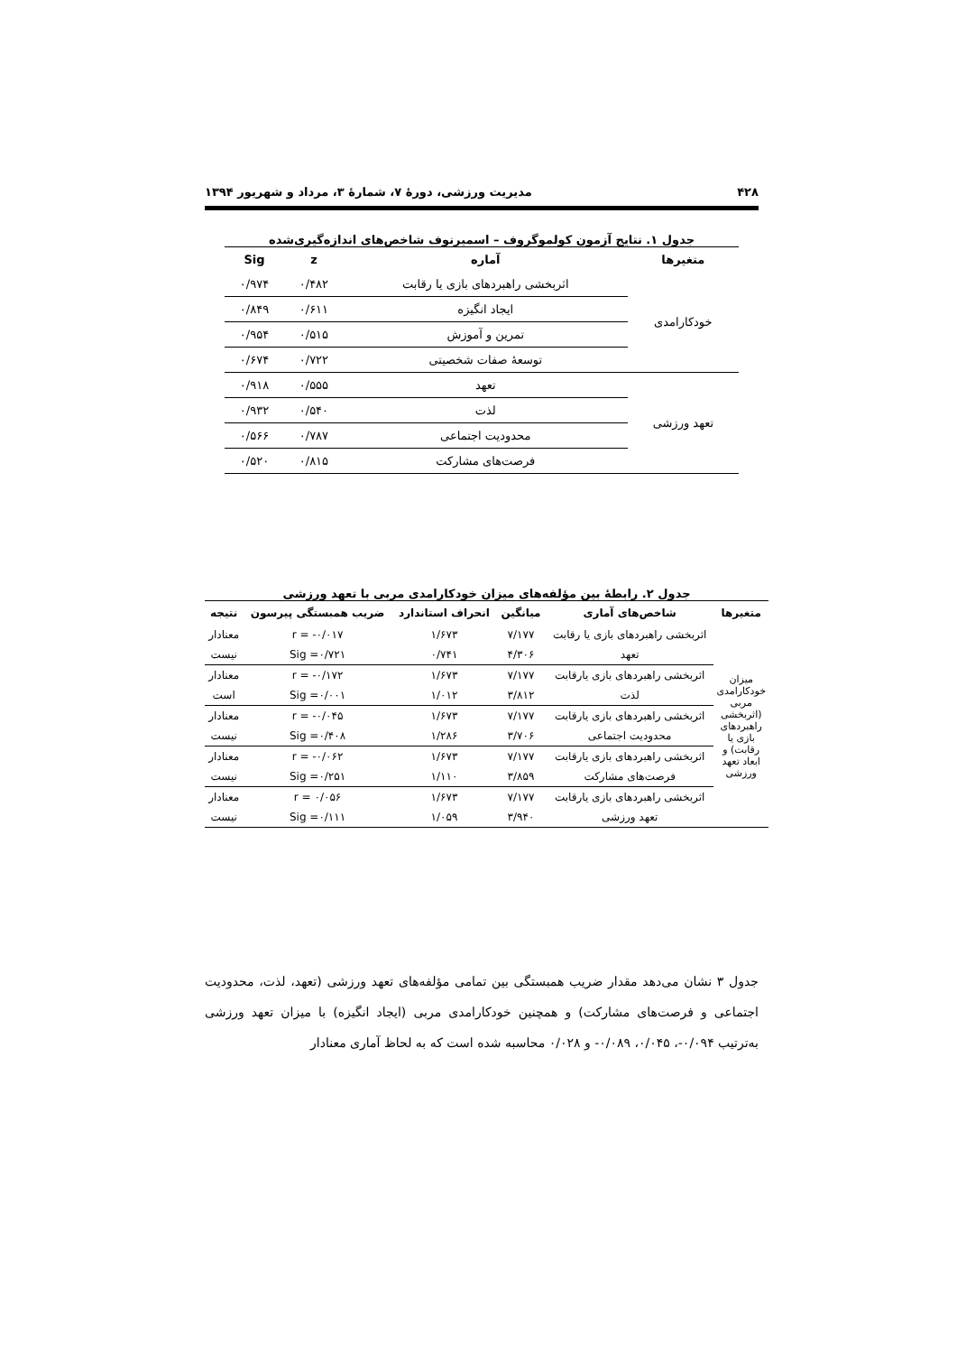۴۲۸ مدیریت ورزشی، دورهٔ ۷، شمارهٔ ۳، مرداد و شهریور ۱۳۹۴
جدول ۱. نتایج آزمون کولموگروف – اسمیرنوف شاخص‌های اندازه‌گیری‌شده
| متغیرها | آماره | z | Sig |
| --- | --- | --- | --- |
| خودکارامدی | اثربخشی راهبردهای بازی یا رقابت | ۰/۴۸۲ | ۰/۹۷۴ |
| | ایجاد انگیزه | ۰/۶۱۱ | ۰/۸۴۹ |
| | تمرین و آموزش | ۰/۵۱۵ | ۰/۹۵۴ |
| | توسعهٔ صفات شخصیتی | ۰/۷۲۲ | ۰/۶۷۴ |
| تعهد ورزشی | تعهد | ۰/۵۵۵ | ۰/۹۱۸ |
| | لذت | ۰/۵۴۰ | ۰/۹۳۲ |
| | محدودیت اجتماعی | ۰/۷۸۷ | ۰/۵۶۶ |
| | فرصت‌های مشارکت | ۰/۸۱۵ | ۰/۵۲۰ |
جدول ۲. رابطهٔ بین مؤلفه‌های میزان خودکارامدی مربی با تعهد ورزشی
| متغیرها | شاخص‌های آماری | میانگین | انحراف استاندارد | ضریب همبستگی پیرسون | نتیجه |
| --- | --- | --- | --- | --- | --- |
| میزان خودکارامدی مربی (اثربخشی راهبردهای بازی یا رقابت) و ابعاد تعهد ورزشی | اثربخشی راهبردهای بازی یا رقابت | ۷/۱۷۷ | ۱/۶۷۳ | r = -۰/۰۱۷ | معنادار |
| | تعهد | ۴/۳۰۶ | ۰/۷۴۱ | Sig =۰/۷۲۱ | نیست |
| | اثربخشی راهبردهای بازی یارقابت | ۷/۱۷۷ | ۱/۶۷۳ | r = -۰/۱۷۲ | معنادار |
| | لذت | ۳/۸۱۲ | ۱/۰۱۲ | Sig =۰/۰۰۱ | است |
| | اثربخشی راهبردهای بازی یارقابت | ۷/۱۷۷ | ۱/۶۷۳ | r = -۰/۰۴۵ | معنادار |
| | محدودیت اجتماعی | ۳/۷۰۶ | ۱/۲۸۶ | Sig =۰/۴۰۸ | نیست |
| | اثربخشی راهبردهای بازی یارقابت | ۷/۱۷۷ | ۱/۶۷۳ | r = -۰/۰۶۲ | معنادار |
| | فرصت‌های مشارکت | ۳/۸۵۹ | ۱/۱۱۰ | Sig =۰/۲۵۱ | نیست |
| | اثربخشی راهبردهای بازی یارقابت | ۷/۱۷۷ | ۱/۶۷۳ | r = ۰/۰۵۶ | معنادار |
| | تعهد ورزشی | ۳/۹۴۰ | ۱/۰۵۹ | Sig =۰/۱۱۱ | نیست |
جدول ۳ نشان می‌دهد مقدار ضریب همبستگی بین تمامی مؤلفه‌های تعهد ورزشی (تعهد، لذت، محدودیت اجتماعی و فرصت‌های مشارکت) و همچنین خودکارامدی مربی (ایجاد انگیزه) با میزان تعهد ورزشی به‌ترتیب ۰/۰۹۴-، ۰/۰۴۵، ۰/۰۸۹- و ۰/۰۲۸ محاسبه شده است که به لحاظ آماری معنادار